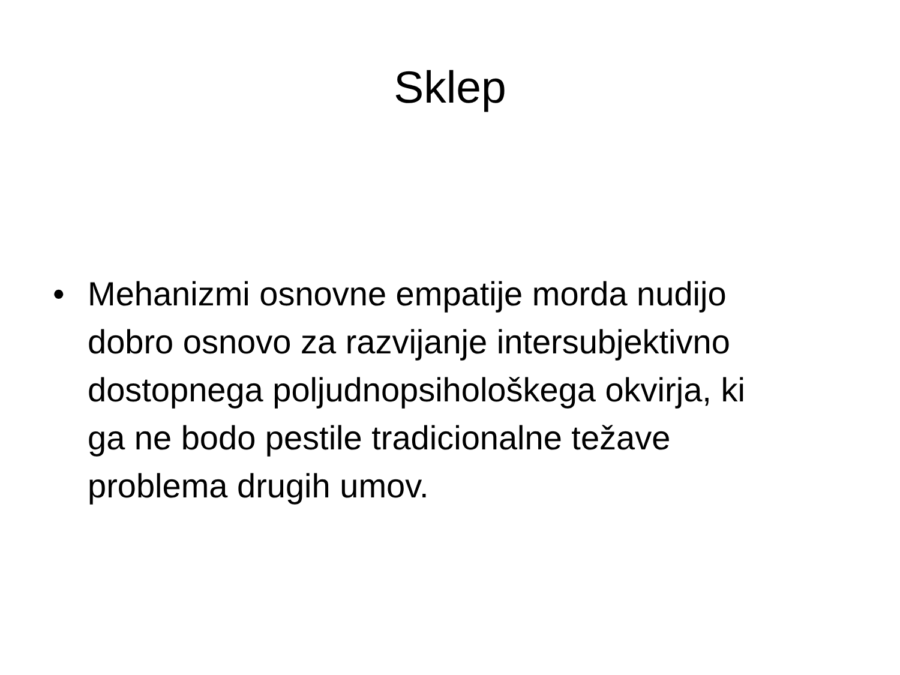Sklep
• Mehanizmi osnovne empatije morda nudijo dobro osnovo za razvijanje intersubjektivno dostopnega poljudnopsihološkega okvirja, ki ga ne bodo pestile tradicionalne težave problema drugih umov.